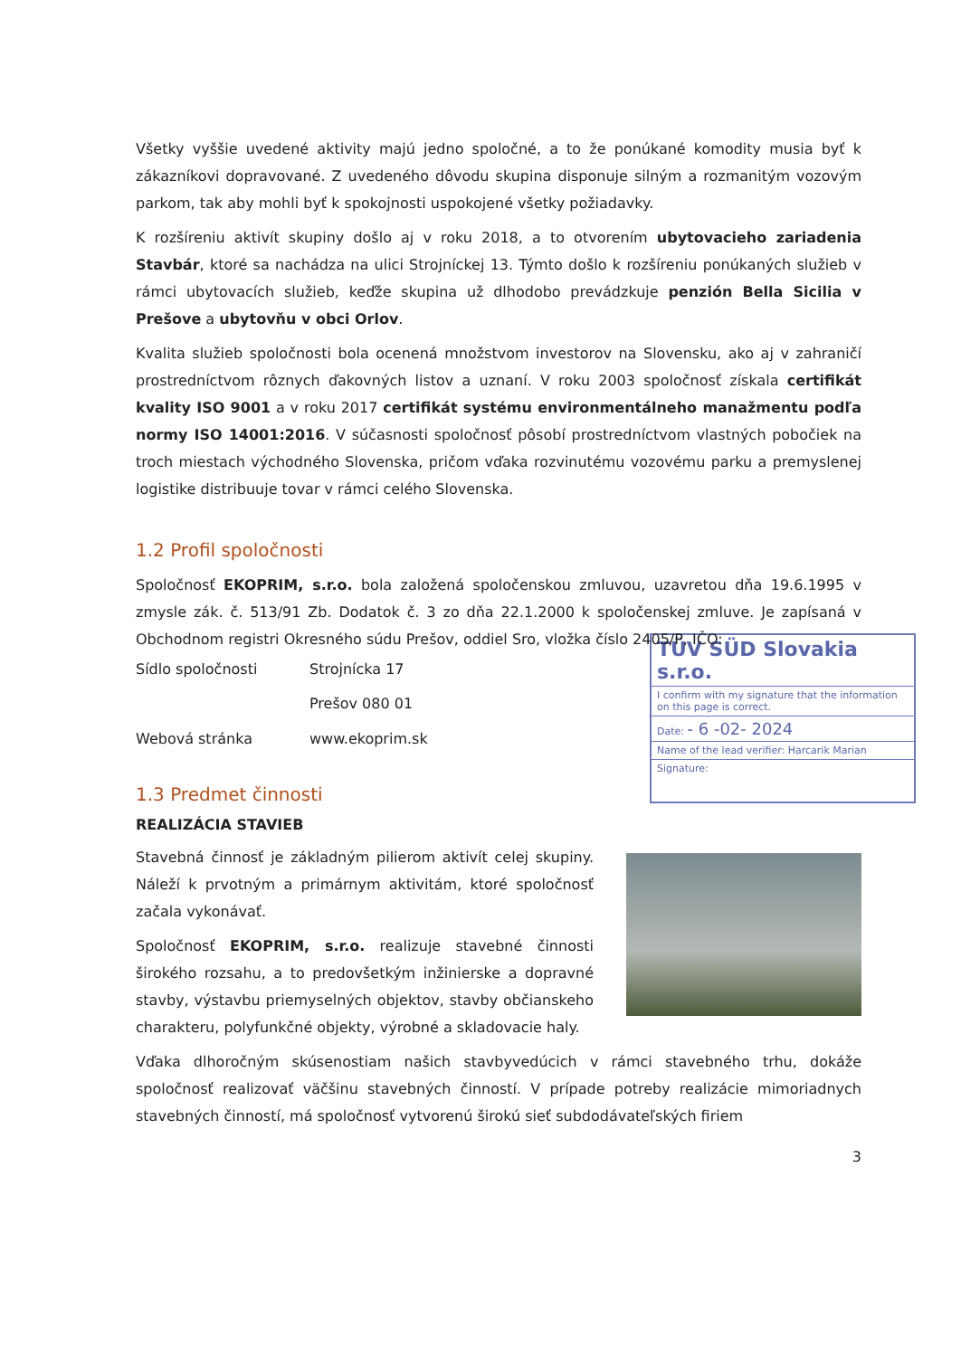Všetky vyššie uvedené aktivity majú jedno spoločné, a to že ponúkané komodity musia byť k zákazníkovi dopravované. Z uvedeného dôvodu skupina disponuje silným a rozmanitým vozovým parkom, tak aby mohli byť k spokojnosti uspokojené všetky požiadavky.
K rozšíreniu aktivít skupiny došlo aj v roku 2018, a to otvorením ubytovacieho zariadenia Stavbár, ktoré sa nachádza na ulici Strojníckej 13. Týmto došlo k rozšíreniu ponúkaných služieb v rámci ubytovacích služieb, keďže skupina už dlhodobo prevádzkuje penzión Bella Sicilia v Prešove a ubytovňu v obci Orlov.
Kvalita služieb spoločnosti bola ocenená množstvom investorov na Slovensku, ako aj v zahraničí prostredníctvom rôznych ďakovných listov a uznaní. V roku 2003 spoločnosť získala certifikát kvality ISO 9001 a v roku 2017 certifikát systému environmentálneho manažmentu podľa normy ISO 14001:2016. V súčasnosti spoločnosť pôsobí prostredníctvom vlastných pobočiek na troch miestach východného Slovenska, pričom vďaka rozvinutému vozovému parku a premyslenej logistike distribuuje tovar v rámci celého Slovenska.
1.2 Profil spoločnosti
Spoločnosť EKOPRIM, s.r.o. bola založená spoločenskou zmluvou, uzavretou dňa 19.6.1995 v zmysle zák. č. 513/91 Zb. Dodatok č. 3 zo dňa 22.1.2000 k spoločenskej zmluve. Je zapísaná v Obchodnom registri Okresného súdu Prešov, oddiel Sro, vložka číslo 2405/P, IČO:
TÜV SÜD Slovakia s.r.o.
I confirm with my signature that the information on this page is correct.
Date: - 6 -02- 2024
Name of the lead verifier: Harcarik Marian
Signature:
Sídlo spoločnosti Strojnícka 17
Prešov 080 01
Webová stránka www.ekoprim.sk
1.3 Predmet činnosti
REALIZÁCIA STAVIEB
Stavebná činnosť je základným pilierom aktivít celej skupiny. Náleží k prvotným a primárnym aktivitám, ktoré spoločnosť začala vykonávať.
Spoločnosť EKOPRIM, s.r.o. realizuje stavebné činnosti širokého rozsahu, a to predovšetkým inžinierske a dopravné stavby, výstavbu priemyselných objektov, stavby občianskeho charakteru, polyfunkčné objekty, výrobné a skladovacie haly.
Vďaka dlhoročným skúsenostiam našich stavbyvedúcich v rámci stavebného trhu, dokáže spoločnosť realizovať väčšinu stavebných činností. V prípade potreby realizácie mimoriadnych stavebných činností, má spoločnosť vytvorenú širokú sieť subdodávateľských firiem
3